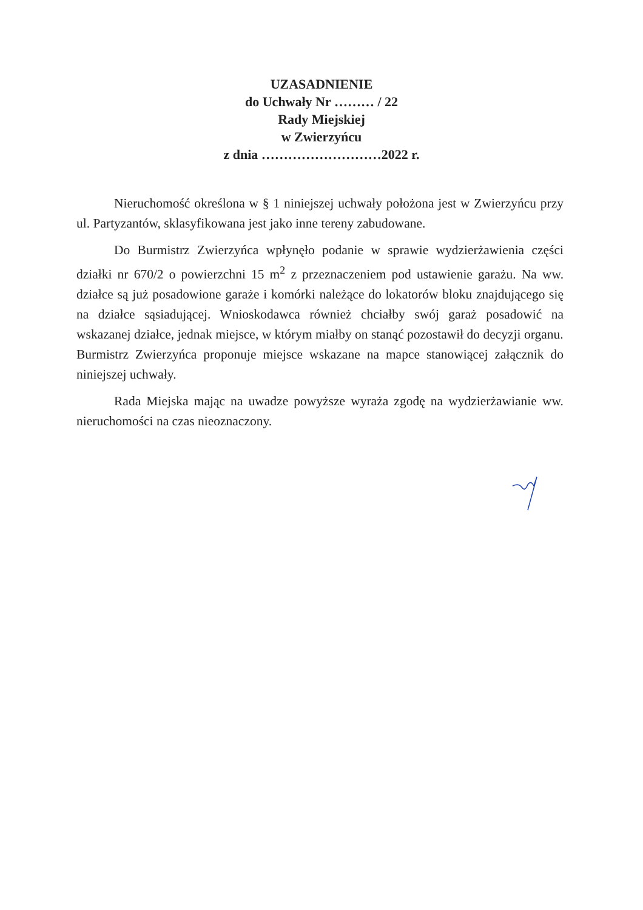UZASADNIENIE
do Uchwały Nr ……… / 22
Rady Miejskiej
w Zwierzyńcu
z dnia ………………………2022 r.
Nieruchomość określona w § 1 niniejszej uchwały położona jest w Zwierzyńcu przy ul. Partyzantów, sklasyfikowana jest jako inne tereny zabudowane.
Do Burmistrz Zwierzyńca wpłynęło podanie w sprawie wydzierżawienia części działki nr 670/2 o powierzchni 15 m<sup>2</sup> z przeznaczeniem pod ustawienie garażu. Na ww. działce są już posadowione garaże i komórki należące do lokatorów bloku znajdującego się na działce sąsiadującej. Wnioskodawca również chciałby swój garaż posadowić na wskazanej działce, jednak miejsce, w którym miałby on stanąć pozostawił do decyzji organu.
Burmistrz Zwierzyńca proponuje miejsce wskazane na mapce stanowiącej załącznik do niniejszej uchwały.
Rada Miejska mając na uwadze powyższe wyraża zgodę na wydzierżawianie ww. nieruchomości na czas nieoznaczony.